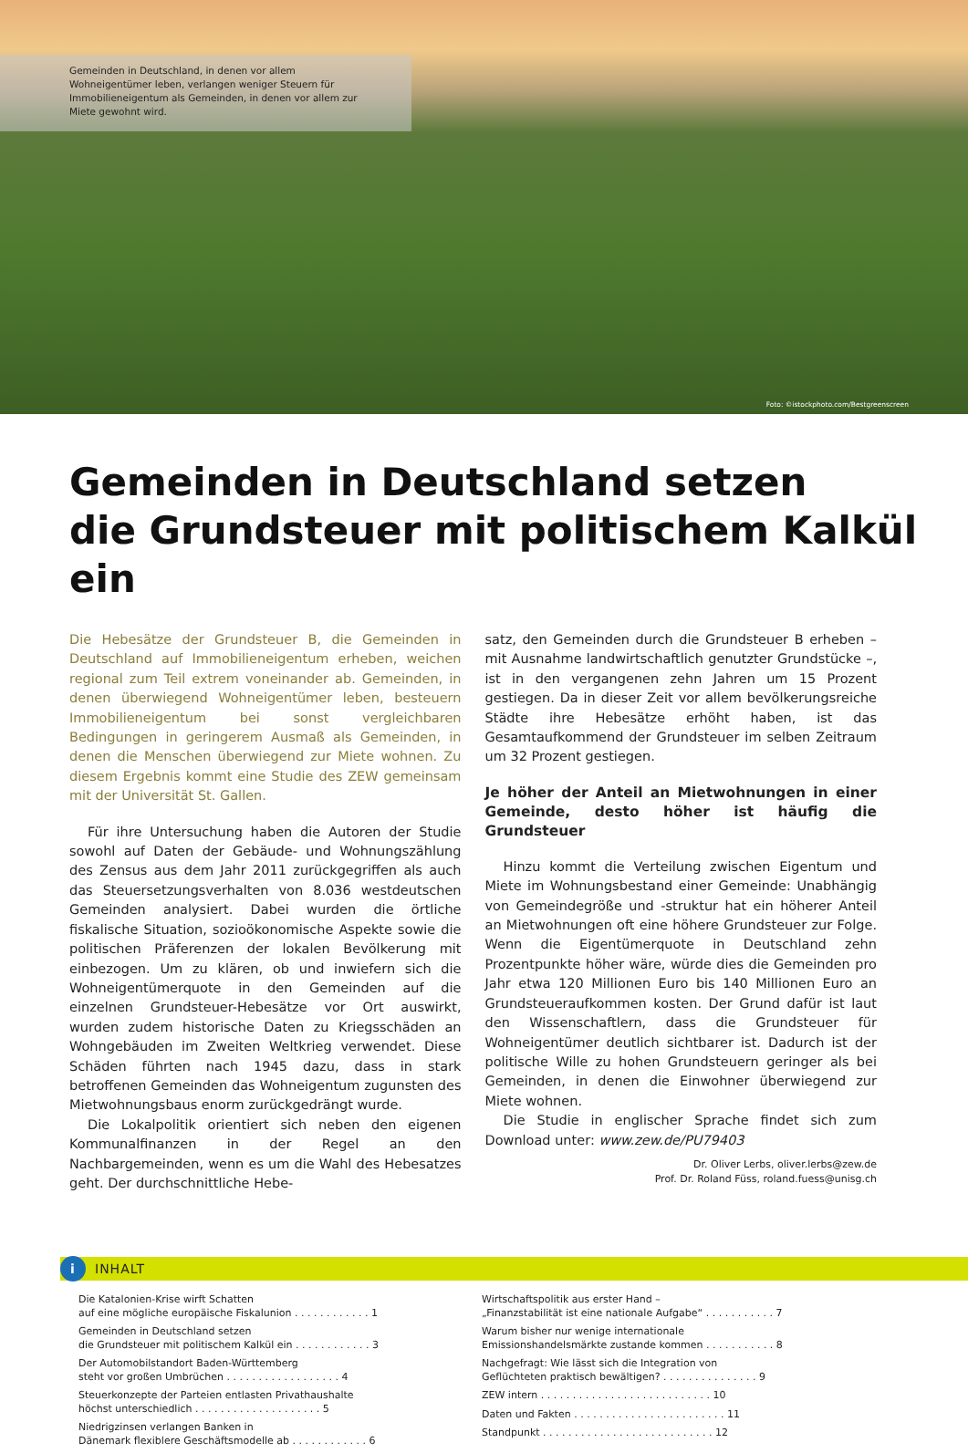Gemeinden in Deutschland, in denen vor allem Wohneigentümer leben, verlangen weniger Steuern für Immobilieneigentum als Gemeinden, in denen vor allem zur Miete gewohnt wird.
Foto: ©istockphoto.com/Bestgreenscreen
Gemeinden in Deutschland setzen
die Grundsteuer mit politischem Kalkül ein
Die Hebesätze der Grundsteuer B, die Gemeinden in Deutschland auf Immobilieneigentum erheben, weichen regional zum Teil extrem voneinander ab. Gemeinden, in denen überwiegend Wohneigentümer leben, besteuern Immobilieneigentum bei sonst vergleichbaren Bedingungen in geringerem Ausmaß als Gemeinden, in denen die Menschen überwiegend zur Miete wohnen. Zu diesem Ergebnis kommt eine Studie des ZEW gemeinsam mit der Universität St. Gallen.
Für ihre Untersuchung haben die Autoren der Studie sowohl auf Daten der Gebäude- und Wohnungszählung des Zensus aus dem Jahr 2011 zurückgegriffen als auch das Steuersetzungsverhalten von 8.036 westdeutschen Gemeinden analysiert. Dabei wurden die örtliche fiskalische Situation, sozioökonomische Aspekte sowie die politischen Präferenzen der lokalen Bevölkerung mit einbezogen. Um zu klären, ob und inwiefern sich die Wohneigentümerquote in den Gemeinden auf die einzelnen Grundsteuer-Hebesätze vor Ort auswirkt, wurden zudem historische Daten zu Kriegsschäden an Wohngebäuden im Zweiten Weltkrieg verwendet. Diese Schäden führten nach 1945 dazu, dass in stark betroffenen Gemeinden das Wohneigentum zugunsten des Mietwohnungsbaus enorm zurückgedrängt wurde.
Die Lokalpolitik orientiert sich neben den eigenen Kommunalfinanzen in der Regel an den Nachbargemeinden, wenn es um die Wahl des Hebesatzes geht. Der durchschnittliche Hebe-
satz, den Gemeinden durch die Grundsteuer B erheben – mit Ausnahme landwirtschaftlich genutzter Grundstücke –, ist in den vergangenen zehn Jahren um 15 Prozent gestiegen. Da in dieser Zeit vor allem bevölkerungsreiche Städte ihre Hebesätze erhöht haben, ist das Gesamtaufkommend der Grundsteuer im selben Zeitraum um 32 Prozent gestiegen.
Je höher der Anteil an Mietwohnungen in einer Gemeinde, desto höher ist häufig die Grundsteuer
Hinzu kommt die Verteilung zwischen Eigentum und Miete im Wohnungsbestand einer Gemeinde: Unabhängig von Gemeindegröße und -struktur hat ein höherer Anteil an Mietwohnungen oft eine höhere Grundsteuer zur Folge. Wenn die Eigentümerquote in Deutschland zehn Prozentpunkte höher wäre, würde dies die Gemeinden pro Jahr etwa 120 Millionen Euro bis 140 Millionen Euro an Grundsteueraufkommen kosten. Der Grund dafür ist laut den Wissenschaftlern, dass die Grundsteuer für Wohneigentümer deutlich sichtbarer ist. Dadurch ist der politische Wille zu hohen Grundsteuern geringer als bei Gemeinden, in denen die Einwohner überwiegend zur Miete wohnen.
Die Studie in englischer Sprache findet sich zum Download unter: www.zew.de/PU79403
Dr. Oliver Lerbs, oliver.lerbs@zew.de
Prof. Dr. Roland Füss, roland.fuess@unisg.ch
i INHALT
Die Katalonien-Krise wirft Schatten
auf eine mögliche europäische Fiskalunion . . . . . . . . . . . . 1
Gemeinden in Deutschland setzen
die Grundsteuer mit politischem Kalkül ein . . . . . . . . . . . . 3
Der Automobilstandort Baden-Württemberg
steht vor großen Umbrüchen . . . . . . . . . . . . . . . . . . 4
Steuerkonzepte der Parteien entlasten Privathaushalte
höchst unterschiedlich . . . . . . . . . . . . . . . . . . . . 5
Niedrigzinsen verlangen Banken in
Dänemark flexiblere Geschäftsmodelle ab . . . . . . . . . . . . 6
Wirtschaftspolitik aus erster Hand –
„Finanzstabilität ist eine nationale Aufgabe“ . . . . . . . . . . . 7
Warum bisher nur wenige internationale
Emissionshandelsmärkte zustande kommen . . . . . . . . . . . 8
Nachgefragt: Wie lässt sich die Integration von
Geflüchteten praktisch bewältigen? . . . . . . . . . . . . . . . 9
ZEW intern . . . . . . . . . . . . . . . . . . . . . . . . . . . 10
Daten und Fakten . . . . . . . . . . . . . . . . . . . . . . . . 11
Standpunkt . . . . . . . . . . . . . . . . . . . . . . . . . . . 12